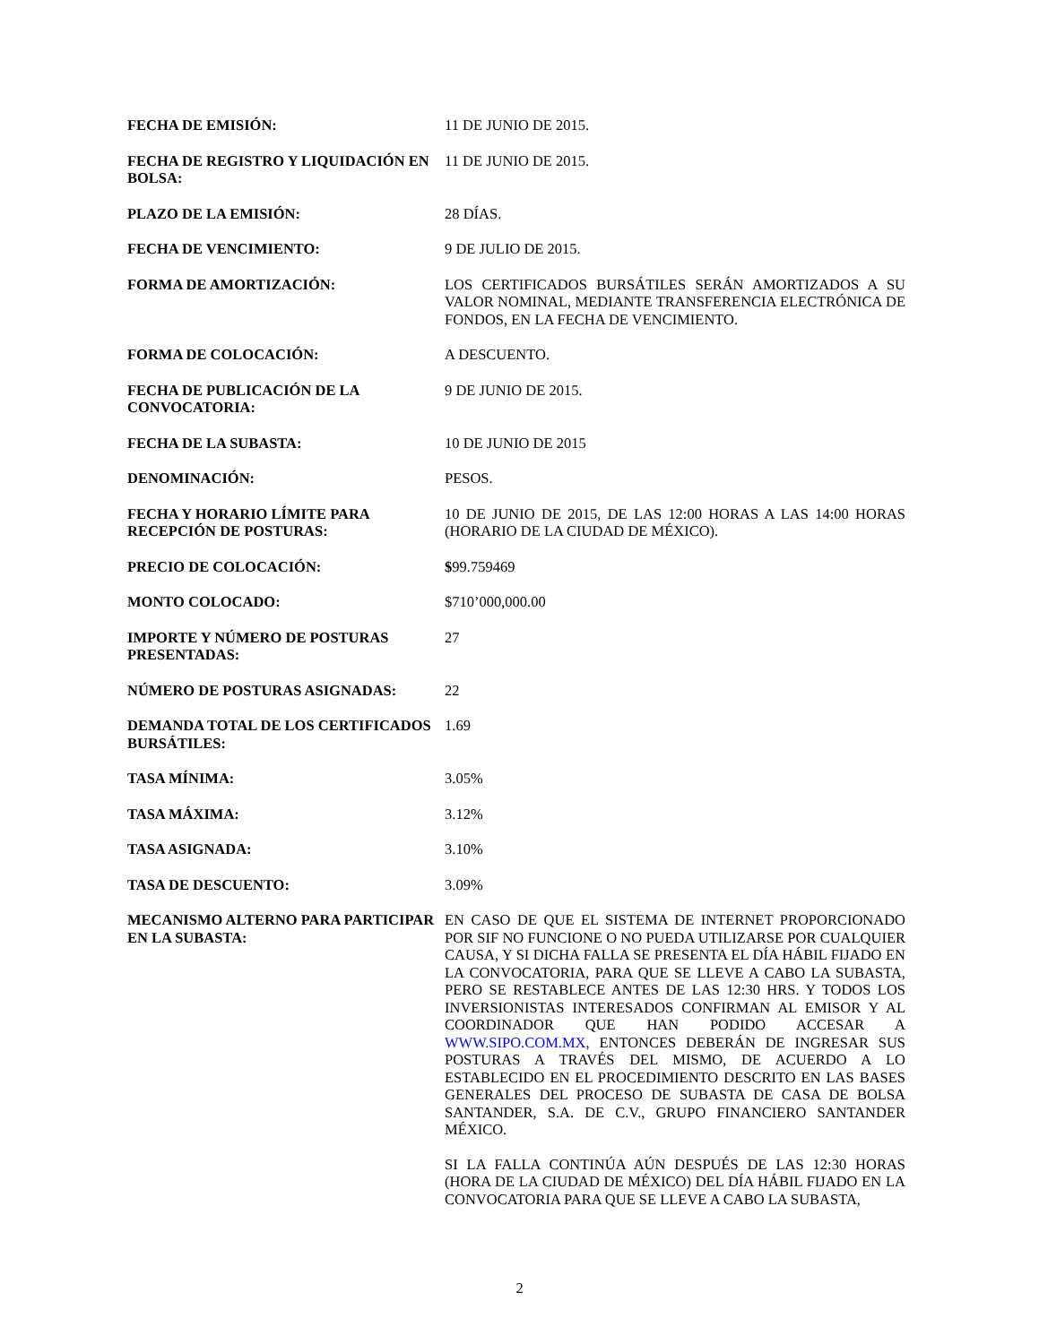| FECHA DE EMISIÓN: | 11 DE JUNIO DE 2015. |
| FECHA DE REGISTRO Y LIQUIDACIÓN EN BOLSA: | 11 DE JUNIO DE 2015. |
| PLAZO DE LA EMISIÓN: | 28 DÍAS. |
| FECHA DE VENCIMIENTO: | 9 DE JULIO DE 2015. |
| FORMA DE AMORTIZACIÓN: | LOS CERTIFICADOS BURSÁTILES SERÁN AMORTIZADOS A SU VALOR NOMINAL, MEDIANTE TRANSFERENCIA ELECTRÓNICA DE FONDOS, EN LA FECHA DE VENCIMIENTO. |
| FORMA DE COLOCACIÓN: | A DESCUENTO. |
| FECHA DE PUBLICACIÓN DE LA CONVOCATORIA: | 9 DE JUNIO DE 2015. |
| FECHA DE LA SUBASTA: | 10 DE JUNIO DE 2015 |
| DENOMINACIÓN: | PESOS. |
| FECHA Y HORARIO LÍMITE PARA RECEPCIÓN DE POSTURAS: | 10 DE JUNIO DE 2015, DE LAS 12:00 HORAS A LAS 14:00 HORAS (HORARIO DE LA CIUDAD DE MÉXICO). |
| PRECIO DE COLOCACIÓN: | $ 99.759469 |
| MONTO COLOCADO: | $710’000,000.00 |
| IMPORTE Y NÚMERO DE POSTURAS PRESENTADAS: | 27 |
| NÚMERO DE POSTURAS ASIGNADAS: | 22 |
| DEMANDA TOTAL DE LOS CERTIFICADOS BURSÁTILES: | 1.69 |
| TASA MÍNIMA: | 3.05% |
| TASA MÁXIMA: | 3.12% |
| TASA ASIGNADA: | 3.10% |
| TASA DE DESCUENTO: | 3.09% |
| MECANISMO ALTERNO PARA PARTICIPAR EN LA SUBASTA: | EN CASO DE QUE EL SISTEMA DE INTERNET PROPORCIONADO POR SIF NO FUNCIONE O NO PUEDA UTILIZARSE POR CUALQUIER CAUSA, Y SI DICHA FALLA SE PRESENTA EL DÍA HÁBIL FIJADO EN LA CONVOCATORIA, PARA QUE SE LLEVE A CABO LA SUBASTA, PERO SE RESTABLECE ANTES DE LAS 12:30 HRS. Y TODOS LOS INVERSIONISTAS INTERESADOS CONFIRMAN AL EMISOR Y AL COORDINADOR QUE HAN PODIDO ACCESAR A WWW.SIPO.COM.MX , ENTONCES DEBERÁN DE INGRESAR SUS POSTURAS A TRAVÉS DEL MISMO, DE ACUERDO A LO ESTABLECIDO EN EL PROCEDIMIENTO DESCRITO EN LAS BASES GENERALES DEL PROCESO DE SUBASTA DE CASA DE BOLSA SANTANDER, S.A. DE C.V., GRUPO FINANCIERO SANTANDER MÉXICO. SI LA FALLA CONTINÚA AÚN DESPUÉS DE LAS 12:30 HORAS (HORA DE LA CIUDAD DE MÉXICO) DEL DÍA HÁBIL FIJADO EN LA CONVOCATORIA PARA QUE SE LLEVE A CABO LA SUBASTA, |
2